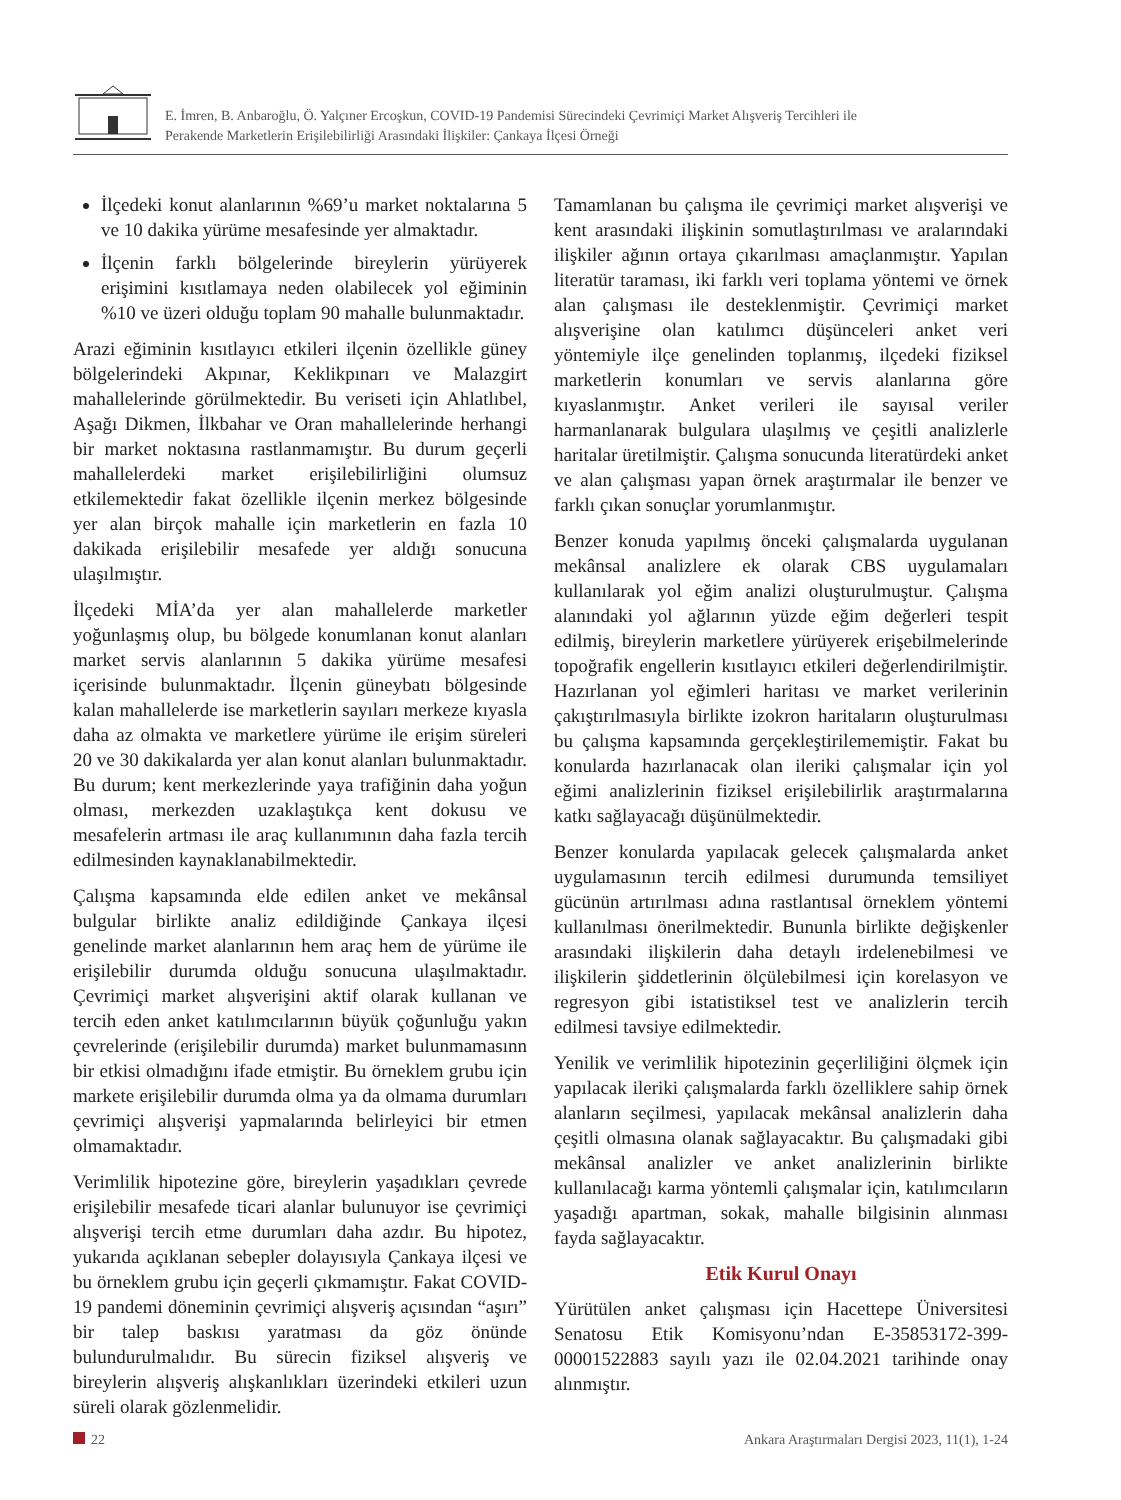E. İmren, B. Anbaroğlu, Ö. Yalçıner Ercoşkun, COVID-19 Pandemisi Sürecindeki Çevrimiçi Market Alışveriş Tercihleri ile
Perakende Marketlerin Erişilebilirliği Arasındaki İlişkiler: Çankaya İlçesi Örneği
İlçedeki konut alanlarının %69’u market noktalarına 5 ve 10 dakika yürüme mesafesinde yer almaktadır.
İlçenin farklı bölgelerinde bireylerin yürüyerek erişimini kısıtlamaya neden olabilecek yol eğiminin %10 ve üzeri olduğu toplam 90 mahalle bulunmaktadır.
Arazi eğiminin kısıtlayıcı etkileri ilçenin özellikle güney bölgelerindeki Akpınar, Keklikpınarı ve Malazgirt mahallelerinde görülmektedir. Bu veriseti için Ahlatlıbel, Aşağı Dikmen, İlkbahar ve Oran mahallelerinde herhangi bir market noktasına rastlanmamıştır. Bu durum geçerli mahallelerdeki market erişilebilirliğini olumsuz etkilemektedir fakat özellikle ilçenin merkez bölgesinde yer alan birçok mahalle için marketlerin en fazla 10 dakikada erişilebilir mesafede yer aldığı sonucuna ulaşılmıştır.
İlçedeki MİA’da yer alan mahallelerde marketler yoğunlaşmış olup, bu bölgede konumlanan konut alanları market servis alanlarının 5 dakika yürüme mesafesi içerisinde bulunmaktadır. İlçenin güneybatı bölgesinde kalan mahallelerde ise marketlerin sayıları merkeze kıyasla daha az olmakta ve marketlere yürüme ile erişim süreleri 20 ve 30 dakikalarda yer alan konut alanları bulunmaktadır. Bu durum; kent merkezlerinde yaya trafiğinin daha yoğun olması, merkezden uzaklaştıkça kent dokusu ve mesafelerin artması ile araç kullanımının daha fazla tercih edilmesinden kaynaklanabilmektedir.
Çalışma kapsamında elde edilen anket ve mekânsal bulgular birlikte analiz edildiğinde Çankaya ilçesi genelinde market alanlarının hem araç hem de yürüme ile erişilebilir durumda olduğu sonucuna ulaşılmaktadır. Çevrimiçi market alışverişini aktif olarak kullanan ve tercih eden anket katılımcılarının büyük çoğunluğu yakın çevrelerinde (erişilebilir durumda) market bulunmamasınn bir etkisi olmadığını ifade etmiştir. Bu örneklem grubu için markete erişilebilir durumda olma ya da olmama durumları çevrimiçi alışverişi yapmalarında belirleyici bir etmen olmamaktadır.
Verimlilik hipotezine göre, bireylerin yaşadıkları çevrede erişilebilir mesafede ticari alanlar bulunuyor ise çevrimiçi alışverişi tercih etme durumları daha azdır. Bu hipotez, yukarıda açıklanan sebepler dolayısıyla Çankaya ilçesi ve bu örneklem grubu için geçerli çıkmamıştır. Fakat COVID-19 pandemi döneminin çevrimiçi alışveriş açısından “aşırı” bir talep baskısı yaratması da göz önünde bulundurulmalıdır. Bu sürecin fiziksel alışveriş ve bireylerin alışveriş alışkanlıkları üzerindeki etkileri uzun süreli olarak gözlenmelidir.
Tamamlanan bu çalışma ile çevrimiçi market alışverişi ve kent arasındaki ilişkinin somutlaştırılması ve aralarındaki ilişkiler ağının ortaya çıkarılması amaçlanmıştır. Yapılan literatür taraması, iki farklı veri toplama yöntemi ve örnek alan çalışması ile desteklenmiştir. Çevrimiçi market alışverişine olan katılımcı düşünceleri anket veri yöntemiyle ilçe genelinden toplanmış, ilçedeki fiziksel marketlerin konumları ve servis alanlarına göre kıyaslanmıştır. Anket verileri ile sayısal veriler harmanlanarak bulgulara ulaşılmış ve çeşitli analizlerle haritalar üretilmiştir. Çalışma sonucunda literatürdeki anket ve alan çalışması yapan örnek araştırmalar ile benzer ve farklı çıkan sonuçlar yorumlanmıştır.
Benzer konuda yapılmış önceki çalışmalarda uygulanan mekânsal analizlere ek olarak CBS uygulamaları kullanılarak yol eğim analizi oluşturulmuştur. Çalışma alanındaki yol ağlarının yüzde eğim değerleri tespit edilmiş, bireylerin marketlere yürüyerek erişebilmelerinde topoğrafik engellerin kısıtlayıcı etkileri değerlendirilmiştir. Hazırlanan yol eğimleri haritası ve market verilerinin çakıştırılmasıyla birlikte izokron haritaların oluşturulması bu çalışma kapsamında gerçekleştirilememiştir. Fakat bu konularda hazırlanacak olan ileriki çalışmalar için yol eğimi analizlerinin fiziksel erişilebilirlik araştırmalarına katkı sağlayacağı düşünülmektedir.
Benzer konularda yapılacak gelecek çalışmalarda anket uygulamasının tercih edilmesi durumunda temsiliyet gücünün artırılması adına rastlantısal örneklem yöntemi kullanılması önerilmektedir. Bununla birlikte değişkenler arasındaki ilişkilerin daha detaylı irdelenebilmesi ve ilişkilerin şiddetlerinin ölçülebilmesi için korelasyon ve regresyon gibi istatistiksel test ve analizlerin tercih edilmesi tavsiye edilmektedir.
Yenilik ve verimlilik hipotezinin geçerliliğini ölçmek için yapılacak ileriki çalışmalarda farklı özelliklere sahip örnek alanların seçilmesi, yapılacak mekânsal analizlerin daha çeşitli olmasına olanak sağlayacaktır. Bu çalışmadaki gibi mekânsal analizler ve anket analizlerinin birlikte kullanılacağı karma yöntemli çalışmalar için, katılımcıların yaşadığı apartman, sokak, mahalle bilgisinin alınması fayda sağlayacaktır.
Etik Kurul Onayı
Yürütülen anket çalışması için Hacettepe Üniversitesi Senatosu Etik Komisyonu’ndan E-35853172-399-00001522883 sayılı yazı ile 02.04.2021 tarihinde onay alınmıştır.
22 Ankara Araştırmaları Dergisi 2023, 11(1), 1-24